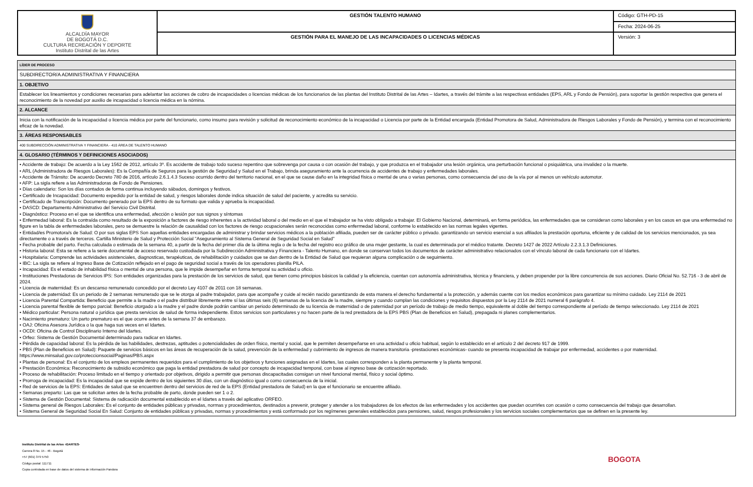| ALCALDÍA MAYOR DE BOGOTÁ D.C. CULTURA RECREACIÓN Y DEPORTE Instituto Distrital de las Artes | GESTIÓN TALENTO HUMANO | Código: GTH-PD-15 |
| | | Fecha: 2024-06-25 |
| | GESTIÓN PARA EL MANEJO DE LAS INCAPACIDADES O LICENCIAS MÉDICAS | Versión: 3 |
| LÍDER DE PROCESO |
| SUBDIRECTOR/A ADMINISTRATIVA Y FINANCIERA |
| 1. OBJETIVO |
| Establecer los lineamientos y condiciones necesarias para adelantar las acciones de cobro de incapacidades o licencias médicas de los funcionarios de las plantas del Instituto Distrital de las Artes – Idartes, a través del trámite a las respectivas entidades (EPS, ARL y Fondo de Pensión), para soportar la gestión respectiva que genera el reconocimiento de la novedad por auxilio de incapacidad o licencia médica en la nómina. |
| 2. ALCANCE |
| Inicia con la notificación de la incapacidad o licencia médica por parte del funcionario, como insumo para revisión y solicitud de reconocimiento económico de la incapacidad o Licencia por parte de la Entidad encargada (Entidad Promotora de Salud, Administradora de Riesgos Laborales y Fondo de Pensión), y termina con el reconocimiento eficaz de la novedad. |
| 3. ÁREAS RESPONSABLES |
| 400 SUBDIRECCIÓN ADMINISTRATIVA Y FINANCIERA - 410 ÁREA DE TALENTO HUMANO |
| 4. GLOSARIO (TÉRMINOS Y DEFINICIONES ASOCIADOS) |
| • Accidente de trabajo: De acuerdo a la Ley 1562 de 2012, artículo 3º. Es accidente de trabajo todo suceso repentino que sobrevenga por causa o con ocasión del trabajo, y que produzca en el trabajador una lesión orgánica, una perturbación funcional o psiquiátrica, una invalidez o la muerte. • ARL (Administradora de Riesgos Laborales): Es la Compañía de Seguros para la gestión de Seguridad y Salud en el Trabajo, brinda aseguramiento ante la ocurrencia de accidentes de trabajo y enfermedades laborales. • Accidente de Tránsito: De acuerdo Decreto 780 de 2016, artículo 2.6.1.4.3 Suceso ocurrido dentro del territorio nacional, en el que se cause daño en la integridad física o mental de una o varias personas, como consecuencia del uso de la vía por al menos un vehículo automotor. • AFP: La sigla refiere a las Administradoras de Fondo de Pensiones. • Días calendario: Son los días contados de forma continua incluyendo sábados, domingos y festivos. • Certificado de Incapacidad: Documento expedido por la entidad de salud, y riesgos laborales donde indica situación de salud del paciente, y acredita su servicio. • Certificado de Transcripción: Documento generado por la EPS dentro de su formato que valida y aprueba la incapacidad. • DASCD: Departamento Administrativo del Servicio Civil Distrital. • Diagnóstico: Proceso en el que se identifica una enfermedad, afección o lesión por sus signos y síntomas • Enfermedad laboral: Es la contraída como resultado de la exposición a factores de riesgo inherentes a la actividad laboral o del medio en el que el trabajador se ha visto obligado a trabajar. El Gobierno Nacional, determinará, en forma periódica, las enfermedades que se consideran como laborales y en los casos en que una enfermedad no figure en la tabla de enfermedades laborales, pero se demuestre la relación de causalidad con los factores de riesgo ocupacionales serán reconocidas como enfermedad laboral, conforme lo establecido en las normas legales vigentes. • Entidad/es Promotora/s de Salud: O por sus siglas EPS Son aquellas entidades encargadas de administrar y brindar servicios médicos a la población afiliada, pueden ser de carácter público o privado. garantizando un servicio esencial a sus afiliados la prestación oportuna, eficiente y de calidad de los servicios mencionados, ya sea directamente o a través de terceros. Cartilla Ministerio de Salud y Protección Social "Aseguramiento al Sistema General de Seguridad Social en Salud" • Fecha probable del parto. Fecha calculada o estimada de la semana 40, a partir de la fecha del primer día de la última regla o de la fecha del registro eco gráfico de una mujer gestante, la cual es determinada por el médico tratante. Decreto 1427 de 2022 Artículo 2.2.3.1.3 Definiciones. • Historia laboral: Esta se refiere a la serie documental de acceso reservado custodiada por la Subdirección Administrativa y Financiera - Talento Humano, en donde se conservan todos los documentos de carácter administrativo relacionados con el vínculo laboral de cada funcionario con el Idartes. • Hospitalaria: Comprende las actividades asistenciales, diagnosticas, terapéuticas, de rehabilitación y cuidados que se dan dentro de la Entidad de Salud que requieran alguna complicación o de seguimiento. • IBC: La sigla se refiere al Ingreso Base de Cotización reflejado en el pago de seguridad social a través de los operadores planilla PILA. • Incapacidad: Es el estado de inhabilidad física o mental de una persona, que le impide desempeñar en forma temporal su actividad u oficio. • Instituciones Prestadoras de Servicios IPS: Son entidades organizadas para la prestación de los servicios de salud, que tienen como principios básicos la calidad y la eficiencia, cuentan con autonomía administrativa, técnica y financiera, y deben propender por la libre concurrencia de sus acciones. Diario Oficial No. 52.716 - 3 de abril de 2024. • Licencia de maternidad: Es un descanso remunerado concedido por el decreto Ley 4107 de 2011 con 18 semanas. • Licencia de paternidad: Es un periodo de 2 semanas remunerado que se le otorga al padre trabajador, para que acompañe y cuide al recién nacido garantizando de esta manera el derecho fundamental a la protección, y además cuente con los medios económicos para garantizar su mínimo cuidado. Ley 2114 de 2021 • Licencia Parental Compartida: Beneficio que permite a la madre o el padre distribuir libremente entre sí las últimas seis (6) semanas de la licencia de la madre, siempre y cuando cumplan las condiciones y requisitos dispuestos por la Ley 2114 de 2021 numeral 6 parágrafo 4. • Licencia parental flexible de tiempo parcial: Beneficio otorgado a la madre y el padre donde podrán cambiar un periodo determinado de su licencia de maternidad o de paternidad por un período de trabajo de medio tiempo, equivalente al doble del tiempo correspondiente al período de tiempo seleccionado. Ley 2114 de 2021 • Médico particular: Persona natural o jurídica que presta servicios de salud de forma independiente. Estos servicios son particulares y no hacen parte de la red prestadora de la EPS PBS (Plan de Beneficios en Salud), prepagada ni planes complementarios. • Nacimiento prematuro: Un parto prematuro es el que ocurre antes de la semana 37 de embarazo. • OAJ: Oficina Asesora Jurídica o la que haga sus veces en el Idartes. • OCDI: Oficina de Control Disciplinario Interno del Idartes. • Orfeo: Sistema de Gestión Documental determinado para radicar en Idartes. • Pérdida de capacidad laboral: Es la pérdida de las habilidades, destrezas, aptitudes o potencialidades de orden físico, mental y social, que le permiten desempeñarse en una actividad u oficio habitual, según lo establecido en el artículo 2 del decreto 917 de 1999. • PBS (Plan de Beneficios en Salud): Paquete de servicios básicos en las áreas de recuperación de la salud, prevención de la enfermedad y cubrimiento de ingresos de manera transitoria -prestaciones económicas- cuando se presenta incapacidad de trabajar por enfermedad, accidentes o por maternidad. https://www.minsalud.gov.co/proteccionsocial/Paginas/PBS.aspx • Plantas de personal: Es el conjunto de los empleos permanentes requeridos para el cumplimiento de los objetivos y funciones asignadas en el Idartes, las cuales corresponden a la planta permanente y la planta temporal. • Prestación Económica: Reconocimiento de subsidio económico que paga la entidad prestadora de salud por concepto de incapacidad temporal, con base al ingreso base de cotización reportado. • Proceso de rehabilitación: Proceso limitado en el tiempo y orientado por objetivos, dirigido a permitir que personas discapacitadas consigan un nivel funcional mental, físico y social óptimo. • Prorroga de incapacidad: Es la incapacidad que se expide dentro de los siguientes 30 días, con un diagnóstico igual o como consecuencia de la inicial. • Red de servicios de la EPS: Entidades de salud que se encuentren dentro del servicios de red de la EPS (Entidad prestadora de Salud) en la que el funcionario se encuentre afiliado. • Semanas preparto: Las que se solicitan antes de la fecha probable de parto, donde pueden ser 1 o 2. • Sistema de Gestión Documental: Sistema de radicación documental establecido en el Idartes a través del aplicativo ORFEO. • Sistema general de Riesgos Laborales: Es el conjunto de entidades públicas y privadas, normas y procedimientos, destinados a prevenir, proteger y atender a los trabajadores de los efectos de las enfermedades y los accidentes que puedan ocurrirles con ocasión o como consecuencia del trabajo que desarrollan. • Sistema General de Seguridad Social En Salud: Conjunto de entidades públicas y privadas, normas y procedimientos y está conformado por los regímenes generales establecidos para pensiones, salud, riesgos profesionales y los servicios sociales complementarios que se definen en la presente ley. |
Instituto Distrital de las Artes -IDARTES-
Carrera 8 No. 15 - 46 - Bogotá
+57 (601) 379 5750
Código postal: 111711
Copia controlada en base de datos del sistema de información Pandora
BOGOTA